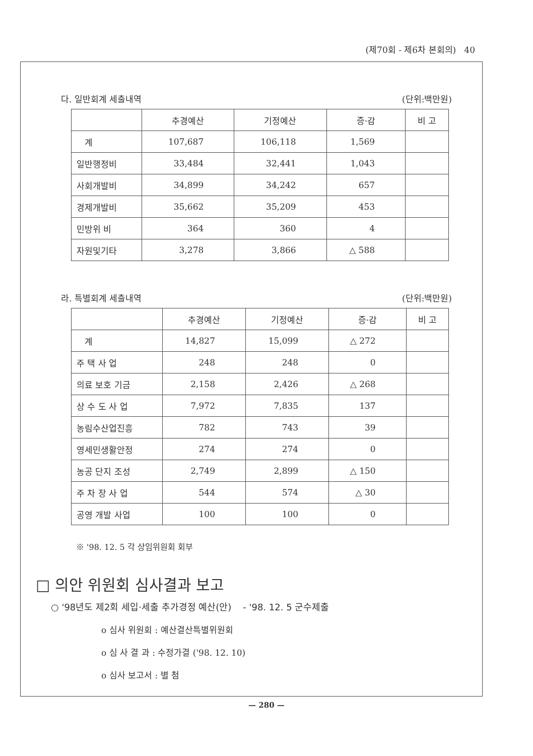(제70회 - 제6차 본회의) 40
다. 일반회계 세출내역 (단위:백만원)
| | 추경예산 | 기정예산 | 증·감 | 비 고 |
| --- | --- | --- | --- | --- |
| 계 | 107,687 | 106,118 | 1,569 | |
| 일반행정비 | 33,484 | 32,441 | 1,043 | |
| 사회개발비 | 34,899 | 34,242 | 657 | |
| 경제개발비 | 35,662 | 35,209 | 453 | |
| 민방위 비 | 364 | 360 | 4 | |
| 자원및기타 | 3,278 | 3,866 | △ 588 | |
라. 특별회계 세출내역 (단위:백만원)
| | 추경예산 | 기정예산 | 증·감 | 비 고 |
| --- | --- | --- | --- | --- |
| 계 | 14,827 | 15,099 | △ 272 | |
| 주 택 사 업 | 248 | 248 | 0 | |
| 의료 보호 기금 | 2,158 | 2,426 | △ 268 | |
| 상 수 도 사 업 | 7,972 | 7,835 | 137 | |
| 농림수산업진흥 | 782 | 743 | 39 | |
| 영세민생활안정 | 274 | 274 | 0 | |
| 농공 단지 조성 | 2,749 | 2,899 | △ 150 | |
| 주 차 장 사 업 | 544 | 574 | △ 30 | |
| 공영 개발 사업 | 100 | 100 | 0 | |
※ '98. 12. 5 각 상임위원회 회부
□ 의안 위원회 심사결과 보고
○ '98년도 제2회 세입·세출 추가경정 예산(안) - '98. 12. 5 군수제출
o 심사 위원회 : 예산결산특별위원회
o 심 사 결 과 : 수정가결 ('98. 12. 10)
o 심사 보고서 : 별 첨
— 280 —